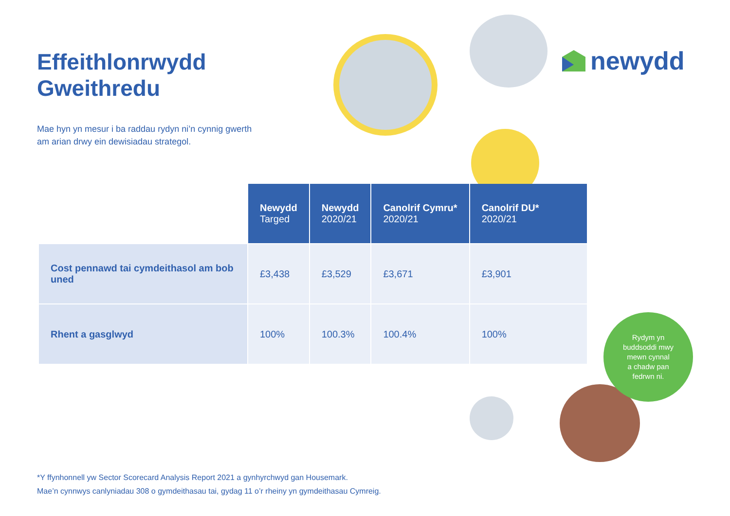Effeithlonrwydd
Gweithredu
Mae hyn yn mesur i ba raddau rydyn ni’n cynnig gwerth am arian drwy ein dewisiadau strategol.
newydd
| | Newydd Targed | Newydd 2020/21 | Canolrif Cymru* 2020/21 | Canolrif DU* 2020/21 |
| Cost pennawd tai cymdeithasol am bob uned | £3,438 | £3,529 | £3,671 | £3,901 |
| Rhent a gasglwyd | 100% | 100.3% | 100.4% | 100% |
Rydym yn
buddsoddi mwy
mewn cynnal
a chadw pan
fedrwn ni.
*Y ffynhonnell yw Sector Scorecard Analysis Report 2021 a gynhyrchwyd gan Housemark.
Mae’n cynnwys canlyniadau 308 o gymdeithasau tai, gydag 11 o’r rheiny yn gymdeithasau Cymreig.